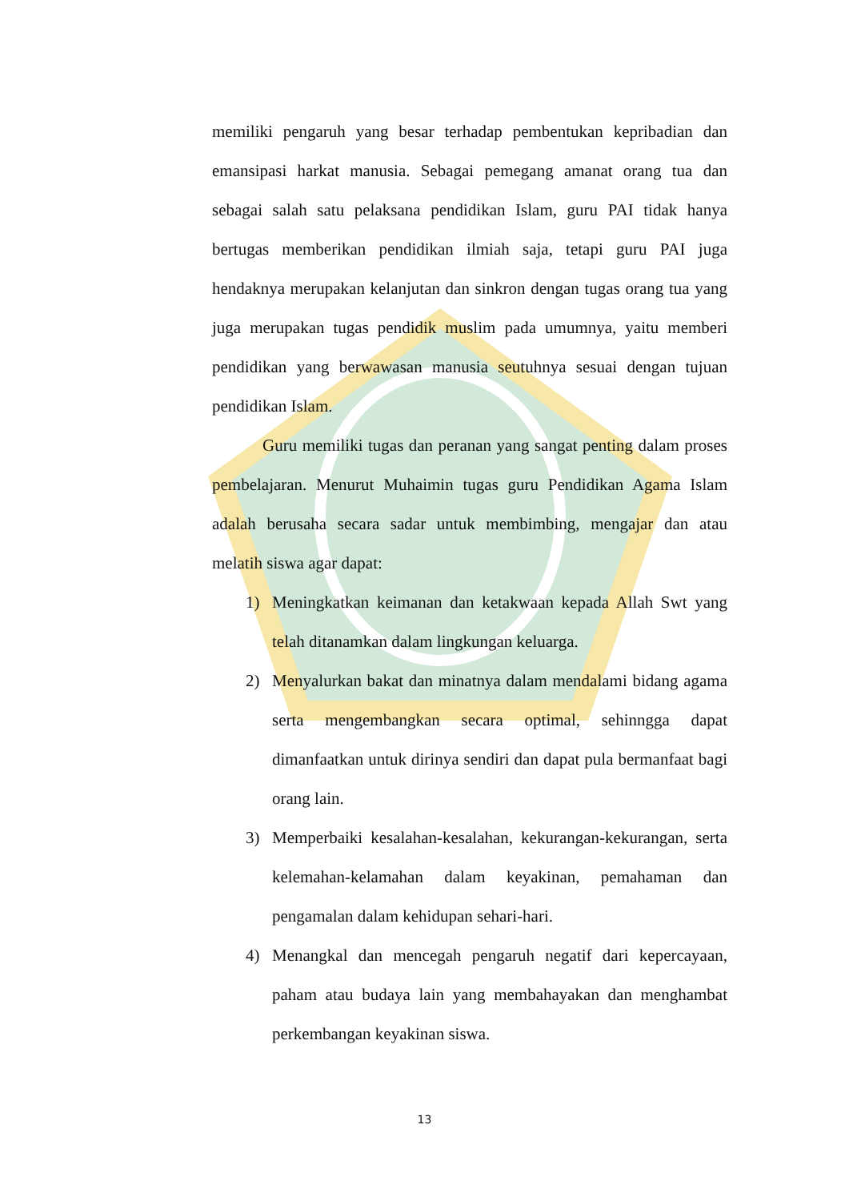memiliki pengaruh yang besar terhadap pembentukan kepribadian dan emansipasi harkat manusia. Sebagai pemegang amanat orang tua dan sebagai salah satu pelaksana pendidikan Islam, guru PAI tidak hanya bertugas memberikan pendidikan ilmiah saja, tetapi guru PAI juga hendaknya merupakan kelanjutan dan sinkron dengan tugas orang tua yang juga merupakan tugas pendidik muslim pada umumnya, yaitu memberi pendidikan yang berwawasan manusia seutuhnya sesuai dengan tujuan pendidikan Islam.
Guru memiliki tugas dan peranan yang sangat penting dalam proses pembelajaran. Menurut Muhaimin tugas guru Pendidikan Agama Islam adalah berusaha secara sadar untuk membimbing, mengajar dan atau melatih siswa agar dapat:
1) Meningkatkan keimanan dan ketakwaan kepada Allah Swt yang telah ditanamkan dalam lingkungan keluarga.
2) Menyalurkan bakat dan minatnya dalam mendalami bidang agama serta mengembangkan secara optimal, sehinngga dapat dimanfaatkan untuk dirinya sendiri dan dapat pula bermanfaat bagi orang lain.
3) Memperbaiki kesalahan-kesalahan, kekurangan-kekurangan, serta kelemahan-kelamahan dalam keyakinan, pemahaman dan pengamalan dalam kehidupan sehari-hari.
4) Menangkal dan mencegah pengaruh negatif dari kepercayaan, paham atau budaya lain yang membahayakan dan menghambat perkembangan keyakinan siswa.
13